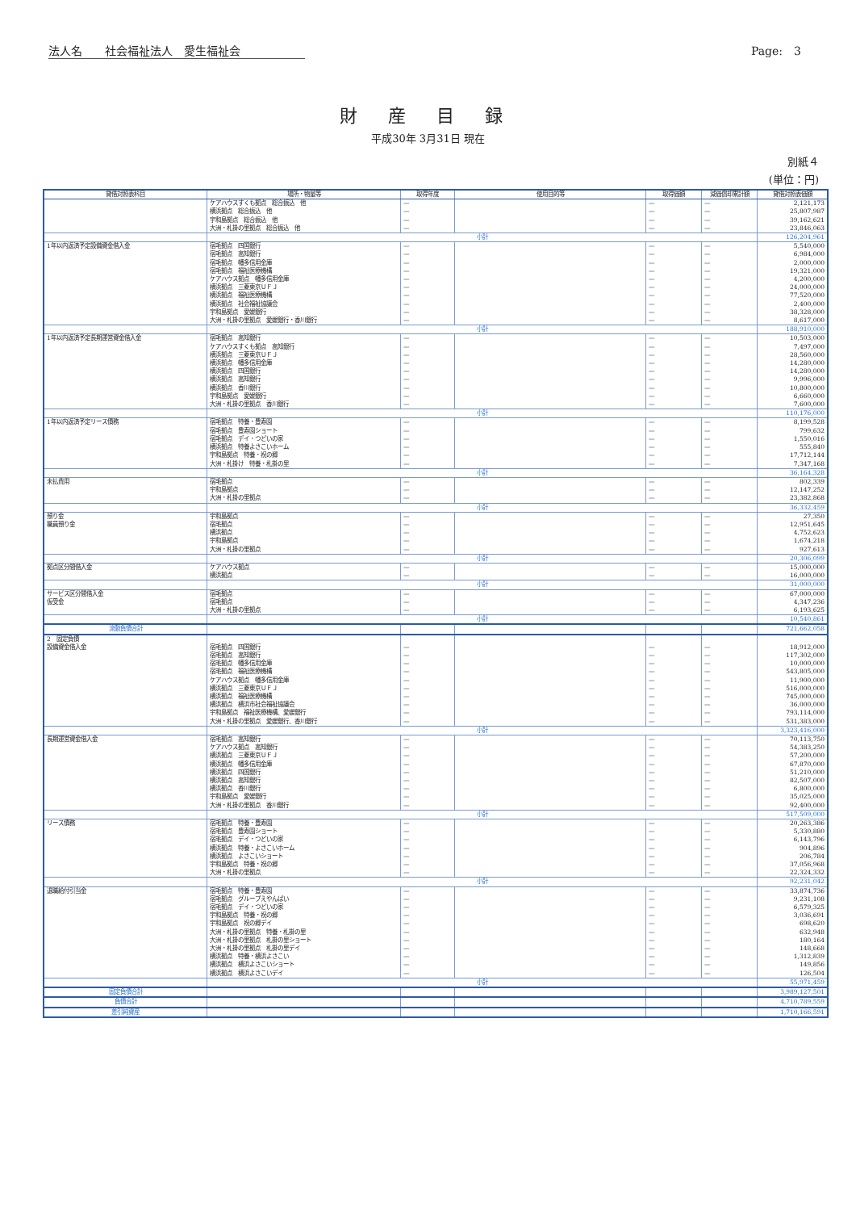法人名　　社会福祉法人　愛生福祉会 Page:　3
財産目録
平成30年 3月31日 現在
別紙４
(単位：円)
| 貸借対照表科目 | 場所・物量等 | 取得年度 | 使用目的等 | 取得価額 | 減価償却累計額 | 貸借対照表価額 |
| --- | --- | --- | --- | --- | --- | --- |
| | ケアハウスすくも拠点 総合振込 他 | — | | — | — | 2,121,173 |
| | 横浜拠点 総合振込 他 | — | | — | — | 25,807,987 |
| | 宇和島拠点 総合振込 他 | — | | — | — | 39,162,621 |
| | 大洲・札掛の里拠点 総合振込 他 | — | | — | — | 23,846,063 |
| | 小計 | | | | | 126,204,961 |
| 1年以内返済予定設備資金借入金 | 宿毛拠点 四国銀行 | — | | — | — | 5,540,000 |
| | 宿毛拠点 高知銀行 | — | | — | — | 6,984,000 |
| | 宿毛拠点 幡多信用金庫 | — | | — | — | 2,000,000 |
| | 宿毛拠点 福祉医療機構 | — | | — | — | 19,321,000 |
| | ケアハウス拠点 幡多信用金庫 | — | | — | — | 4,200,000 |
| | 横浜拠点 三菱東京ＵＦＪ | — | | — | — | 24,000,000 |
| | 横浜拠点 福祉医療機構 | — | | — | — | 77,520,000 |
| | 横浜拠点 社会福祉協議会 | — | | — | — | 2,400,000 |
| | 宇和島拠点 愛媛銀行 | — | | — | — | 38,328,000 |
| | 大洲・札掛の里拠点 愛媛銀行・香川銀行 | — | | — | — | 8,617,000 |
| | 小計 | | | | | 188,910,000 |
| 1年以内返済予定長期運営資金借入金 | 宿毛拠点 高知銀行 | — | | — | — | 10,503,000 |
| | ケアハウスすくも拠点 高知銀行 | — | | — | — | 7,497,000 |
| | 横浜拠点 三菱東京ＵＦＪ | — | | — | — | 28,560,000 |
| | 横浜拠点 幡多信用金庫 | — | | — | — | 14,280,000 |
| | 横浜拠点 四国銀行 | — | | — | — | 14,280,000 |
| | 横浜拠点 高知銀行 | — | | — | — | 9,996,000 |
| | 横浜拠点 香川銀行 | — | | — | — | 10,800,000 |
| | 宇和島拠点 愛媛銀行 | — | | — | — | 6,660,000 |
| | 大洲・札掛の里拠点 香川銀行 | — | | — | — | 7,600,000 |
| | 小計 | | | | | 110,176,000 |
| 1年以内返済予定リース債務 | 宿毛拠点 特養・豊寿園 | — | | — | — | 8,199,528 |
| | 宿毛拠点 豊寿園ショート | — | | — | — | 799,632 |
| | 宿毛拠点 デイ・つどいの家 | — | | — | — | 1,550,016 |
| | 横浜拠点 特養よさこいホーム | — | | — | — | 555,840 |
| | 宇和島拠点 特養・祝の郷 | — | | — | — | 17,712,144 |
| | 大洲・札掛け 特養・札掛の里 | — | | — | — | 7,347,168 |
| | 小計 | | | | | 36,164,328 |
| 未払費用 | 宿毛拠点 | — | | — | — | 802,339 |
| | 宇和島拠点 | — | | — | — | 12,147,252 |
| | 大洲・札掛の里拠点 | — | | — | — | 23,382,868 |
| | 小計 | | | | | 36,332,459 |
| 預り金 | 宇和島拠点 | — | | — | — | 27,350 |
| 職員預り金 | 宿毛拠点 | — | | — | — | 12,951,645 |
| | 横浜拠点 | — | | — | — | 4,752,623 |
| | 宇和島拠点 | — | | — | — | 1,674,218 |
| | 大洲・札掛の里拠点 | — | | — | — | 927,613 |
| | 小計 | | | | | 20,306,099 |
| 拠点区分間借入金 | ケアハウス拠点 | — | | — | — | 15,000,000 |
| | 横浜拠点 | — | | — | — | 16,000,000 |
| | 小計 | | | | | 31,000,000 |
| サービス区分間借入金 | 宿毛拠点 | — | | — | — | 67,000,000 |
| 仮受金 | 宿毛拠点 | — | | — | — | 4,347,236 |
| | 大洲・札掛の里拠点 | — | | — | — | 6,193,625 |
| | 小計 | | | | | 10,540,861 |
| 流動負債合計 | | | | | | 721,662,058 |
| 2 固定負債 | | | | | | |
| 設備資金借入金 | 宿毛拠点 四国銀行 | — | | — | — | 18,912,000 |
| | 宿毛拠点 高知銀行 | — | | — | — | 117,302,000 |
| | 宿毛拠点 幡多信用金庫 | — | | — | — | 10,000,000 |
| | 宿毛拠点 福祉医療機構 | — | | — | — | 543,805,000 |
| | ケアハウス拠点 幡多信用金庫 | — | | — | — | 11,900,000 |
| | 横浜拠点 三菱東京ＵＦＪ | — | | — | — | 516,000,000 |
| | 横浜拠点 福祉医療機構 | — | | — | — | 745,000,000 |
| | 横浜拠点 横浜市社会福祉協議会 | — | | — | — | 36,000,000 |
| | 宇和島拠点 福祉医療機構、愛媛銀行 | — | | — | — | 793,114,000 |
| | 大洲・札掛の里拠点 愛媛銀行、香川銀行 | — | | — | — | 531,383,000 |
| | 小計 | | | | | 3,323,416,000 |
| 長期運営資金借入金 | 宿毛拠点 高知銀行 | — | | — | — | 70,113,750 |
| | ケアハウス拠点 高知銀行 | — | | — | — | 54,383,250 |
| | 横浜拠点 三菱東京ＵＦＪ | — | | — | — | 57,200,000 |
| | 横浜拠点 幡多信用金庫 | — | | — | — | 67,870,000 |
| | 横浜拠点 四国銀行 | — | | — | — | 51,210,000 |
| | 横浜拠点 高知銀行 | — | | — | — | 82,507,000 |
| | 横浜拠点 香川銀行 | — | | — | — | 6,800,000 |
| | 宇和島拠点 愛媛銀行 | — | | — | — | 35,025,000 |
| | 大洲・札掛の里拠点 香川銀行 | — | | — | — | 92,400,000 |
| | 小計 | | | | | 517,509,000 |
| リース債務 | 宿毛拠点 特養・豊寿園 | — | | — | — | 20,263,386 |
| | 宿毛拠点 豊寿園ショート | — | | — | — | 5,330,880 |
| | 宿毛拠点 デイ・つどいの家 | — | | — | — | 6,143,796 |
| | 横浜拠点 特養・よさこいホーム | — | | — | — | 904,896 |
| | 横浜拠点 よさこいショート | — | | — | — | 206,784 |
| | 宇和島拠点 特養・祝の郷 | — | | — | — | 37,056,968 |
| | 大洲・札掛の里拠点 | — | | — | — | 22,324,332 |
| | 小計 | | | | | 92,231,042 |
| 退職給付引当金 | 宿毛拠点 特養・豊寿園 | — | | — | — | 33,874,736 |
| | 宿毛拠点 グループえやんばい | — | | — | — | 9,231,108 |
| | 宿毛拠点 デイ・つどいの家 | — | | — | — | 6,579,325 |
| | 宇和島拠点 特養・祝の郷 | — | | — | — | 3,036,691 |
| | 宇和島拠点 祝の郷デイ | — | | — | — | 698,620 |
| | 大洲・札掛の里拠点 特養・札掛の里 | — | | — | — | 632,948 |
| | 大洲・札掛の里拠点 札掛の里ショート | — | | — | — | 180,164 |
| | 大洲・札掛の里拠点 札掛の里デイ | — | | — | — | 148,668 |
| | 横浜拠点 特養・横浜よさこい | — | | — | — | 1,312,839 |
| | 横浜拠点 横浜よさこいショート | — | | — | — | 149,856 |
| | 横浜拠点 横浜よさこいデイ | — | | — | — | 126,504 |
| | 小計 | | | | | 55,971,459 |
| 固定負債合計 | | | | | | 3,989,127,501 |
| 負債合計 | | | | | | 4,710,789,559 |
| 差引純資産 | | | | | | 1,710,166,591 |